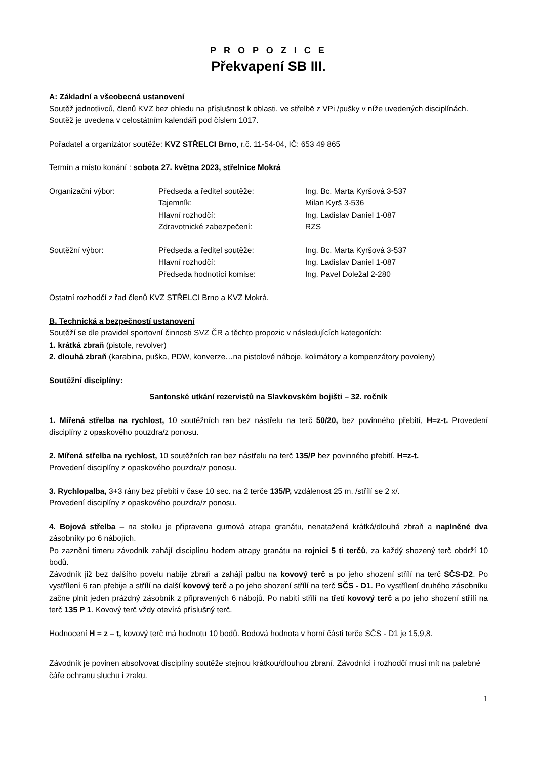P R O P O Z I C E
Překvapení SB III.
A: Základní a všeobecná ustanovení
Soutěž jednotlivců, členů KVZ bez ohledu na příslušnost k oblasti, ve střelbě z VPi /pušky v níže uvedených disciplínách. Soutěž je uvedena v celostátním kalendáři pod číslem 1017.
Pořadatel a organizátor soutěže: KVZ STŘELCI Brno, r.č. 11-54-04, IČ: 653 49 865
Termín a místo konání : sobota 27. května 2023, střelnice Mokrá
| Organizační výbor: | Předseda a ředitel soutěže: | Ing. Bc. Marta Kyršová 3-537 |
| | Tajemník: | Milan Kyrš 3-536 |
| | Hlavní rozhodčí: | Ing. Ladislav Daniel 1-087 |
| | Zdravotnické zabezpečení: | RZS |
| Soutěžní výbor: | Předseda a ředitel soutěže: | Ing. Bc. Marta Kyršová 3-537 |
| | Hlavní rozhodčí: | Ing. Ladislav Daniel 1-087 |
| | Předseda hodnotící komise: | Ing. Pavel Doležal 2-280 |
Ostatní rozhodčí z řad členů KVZ STŘELCI Brno a KVZ Mokrá.
B. Technická a bezpečností ustanovení
Soutěží se dle pravidel sportovní činnosti SVZ ČR a těchto propozic v následujících kategoriích:
1. krátká zbraň (pistole, revolver)
2. dlouhá zbraň (karabina, puška, PDW, konverze…na pistolové náboje, kolimátory a kompenzátory povoleny)
Soutěžní disciplíny:
Santonské utkání rezervistů na Slavkovském bojišti – 32. ročník
1. Mířená střelba na rychlost, 10 soutěžních ran bez nástřelu na terč 50/20, bez povinného přebití, H=z-t. Provedení disciplíny z opaskového pouzdra/z ponosu.
2. Mířená střelba na rychlost, 10 soutěžních ran bez nástřelu na terč 135/P bez povinného přebití, H=z-t.
Provedení disciplíny z opaskového pouzdra/z ponosu.
3. Rychlopalba, 3+3 rány bez přebití v čase 10 sec. na 2 terče 135/P, vzdálenost 25 m. /střílí se 2 x/.
Provedení disciplíny z opaskového pouzdra/z ponosu.
4. Bojová střelba – na stolku je připravena gumová atrapa granátu, nenatažená krátká/dlouhá zbraň a naplněné dva zásobníky po 6 nábojích.
Po zaznění timeru závodník zahájí disciplínu hodem atrapy granátu na rojnici 5 ti terčů, za každý shozený terč obdrží 10 bodů.
Závodník již bez dalšího povelu nabije zbraň a zahájí palbu na kovový terč a po jeho shození střílí na terč SČS-D2. Po vystřílení 6 ran přebije a střílí na další kovový terč a po jeho shození střílí na terč SČS - D1. Po vystřílení druhého zásobníku začne plnit jeden prázdný zásobník z připravených 6 nábojů. Po nabití střílí na třetí kovový terč a po jeho shození střílí na terč 135 P 1. Kovový terč vždy otevírá příslušný terč.
Hodnocení H = z – t, kovový terč má hodnotu 10 bodů. Bodová hodnota v horní části terče SČS - D1 je 15,9,8.
Závodník je povinen absolvovat disciplíny soutěže stejnou krátkou/dlouhou zbraní. Závodníci i rozhodčí musí mít na palebné čáře ochranu sluchu i zraku.
1